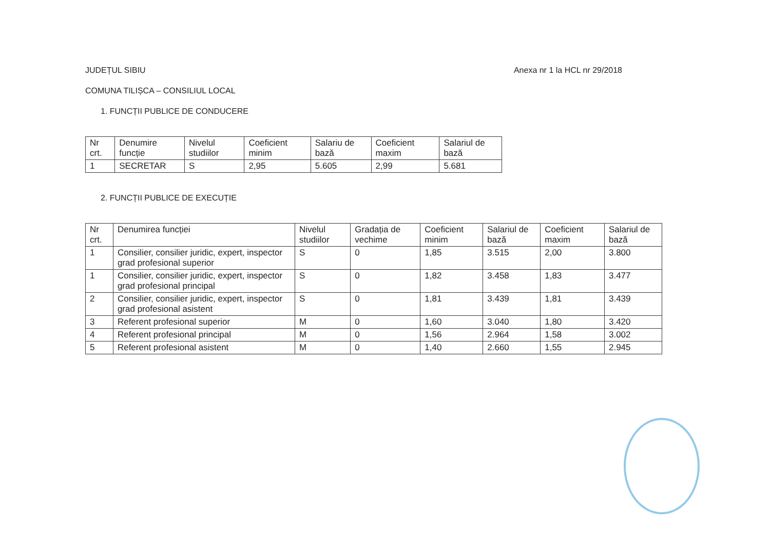JUDEȚUL SIBIU Anexa nr 1 la HCL nr 29/2018
COMUNA TILIȘCA – CONSILIUL LOCAL
1. FUNCȚII PUBLICE DE CONDUCERE
| Nr crt. | Denumire funcție | Nivelul studiilor | Coeficient minim | Salariu de bază | Coeficient maxim | Salariul de bază |
| --- | --- | --- | --- | --- | --- | --- |
| 1 | SECRETAR | S | 2,95 | 5.605 | 2,99 | 5.681 |
2. FUNCȚII PUBLICE DE EXECUȚIE
| Nr crt. | Denumirea funcției | Nivelul studiilor | Gradația de vechime | Coeficient minim | Salariul de bază | Coeficient maxim | Salariul de bază |
| --- | --- | --- | --- | --- | --- | --- | --- |
| 1 | Consilier, consilier juridic, expert, inspector grad profesional superior | S | 0 | 1,85 | 3.515 | 2,00 | 3.800 |
| 1 | Consilier, consilier juridic, expert, inspector grad profesional principal | S | 0 | 1,82 | 3.458 | 1,83 | 3.477 |
| 2 | Consilier, consilier juridic, expert, inspector grad profesional asistent | S | 0 | 1,81 | 3.439 | 1,81 | 3.439 |
| 3 | Referent profesional superior | M | 0 | 1,60 | 3.040 | 1,80 | 3.420 |
| 4 | Referent profesional principal | M | 0 | 1,56 | 2.964 | 1,58 | 3.002 |
| 5 | Referent profesional asistent | M | 0 | 1,40 | 2.660 | 1,55 | 2.945 |